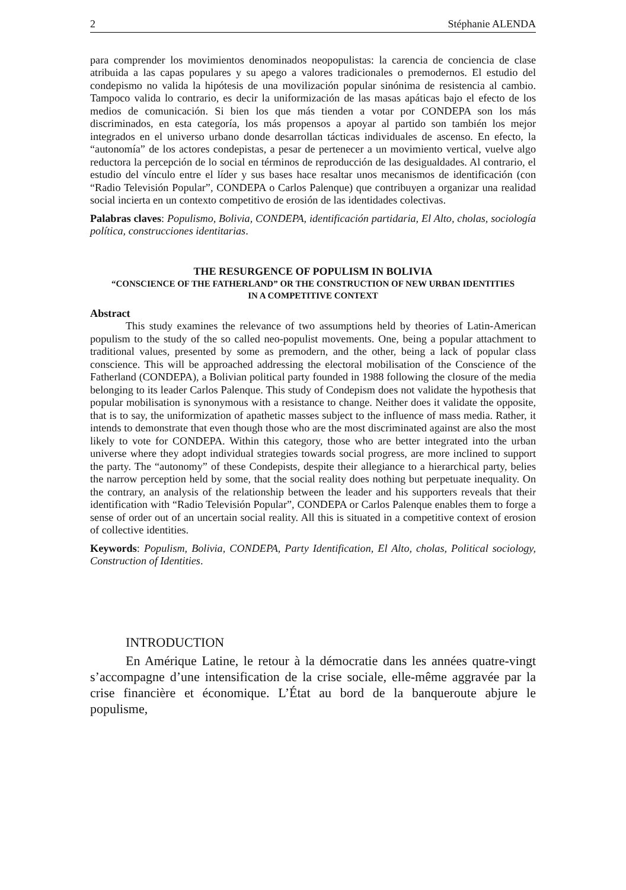2 Stéphanie ALENDA
para comprender los movimientos denominados neopopulistas: la carencia de conciencia de clase atribuida a las capas populares y su apego a valores tradicionales o premodernos. El estudio del condepismo no valida la hipótesis de una movilización popular sinónima de resistencia al cambio. Tampoco valida lo contrario, es decir la uniformización de las masas apáticas bajo el efecto de los medios de comunicación. Si bien los que más tienden a votar por CONDEPA son los más discriminados, en esta categoría, los más propensos a apoyar al partido son también los mejor integrados en el universo urbano donde desarrollan tácticas individuales de ascenso. En efecto, la “autonomía” de los actores condepistas, a pesar de pertenecer a un movimiento vertical, vuelve algo reductora la percepción de lo social en términos de reproducción de las desigualdades. Al contrario, el estudio del vínculo entre el líder y sus bases hace resaltar unos mecanismos de identificación (con “Radio Televisión Popular”, CONDEPA o Carlos Palenque) que contribuyen a organizar una realidad social incierta en un contexto competitivo de erosión de las identidades colectivas.
Palabras claves: Populismo, Bolivia, CONDEPA, identificación partidaria, El Alto, cholas, sociología política, construcciones identitarias.
THE RESURGENCE OF POPULISM IN BOLIVIA
“CONSCIENCE OF THE FATHERLAND” OR THE CONSTRUCTION OF NEW URBAN IDENTITIES
IN A COMPETITIVE CONTEXT
Abstract
This study examines the relevance of two assumptions held by theories of Latin-American populism to the study of the so called neo-populist movements. One, being a popular attachment to traditional values, presented by some as premodern, and the other, being a lack of popular class conscience. This will be approached addressing the electoral mobilisation of the Conscience of the Fatherland (CONDEPA), a Bolivian political party founded in 1988 following the closure of the media belonging to its leader Carlos Palenque. This study of Condepism does not validate the hypothesis that popular mobilisation is synonymous with a resistance to change. Neither does it validate the opposite, that is to say, the uniformization of apathetic masses subject to the influence of mass media. Rather, it intends to demonstrate that even though those who are the most discriminated against are also the most likely to vote for CONDEPA. Within this category, those who are better integrated into the urban universe where they adopt individual strategies towards social progress, are more inclined to support the party. The “autonomy” of these Condepists, despite their allegiance to a hierarchical party, belies the narrow perception held by some, that the social reality does nothing but perpetuate inequality. On the contrary, an analysis of the relationship between the leader and his supporters reveals that their identification with “Radio Televisión Popular”, CONDEPA or Carlos Palenque enables them to forge a sense of order out of an uncertain social reality. All this is situated in a competitive context of erosion of collective identities.
Keywords: Populism, Bolivia, CONDEPA, Party Identification, El Alto, cholas, Political sociology, Construction of Identities.
INTRODUCTION
En Amérique Latine, le retour à la démocratie dans les années quatre-vingt s’accompagne d’une intensification de la crise sociale, elle-même aggravée par la crise financière et économique. L’État au bord de la banqueroute abjure le populisme,